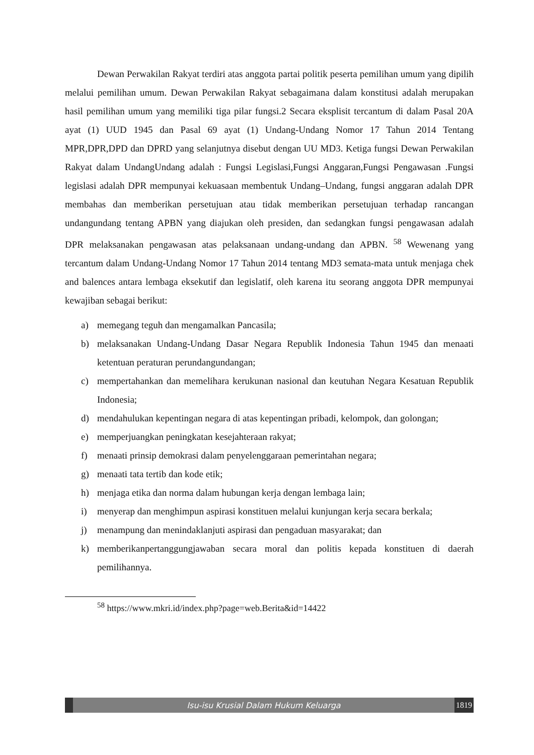Dewan Perwakilan Rakyat terdiri atas anggota partai politik peserta pemilihan umum yang dipilih melalui pemilihan umum. Dewan Perwakilan Rakyat sebagaimana dalam konstitusi adalah merupakan hasil pemilihan umum yang memiliki tiga pilar fungsi.2 Secara eksplisit tercantum di dalam Pasal 20A ayat (1) UUD 1945 dan Pasal 69 ayat (1) Undang-Undang Nomor 17 Tahun 2014 Tentang MPR,DPR,DPD dan DPRD yang selanjutnya disebut dengan UU MD3. Ketiga fungsi Dewan Perwakilan Rakyat dalam UndangUndang adalah : Fungsi Legislasi,Fungsi Anggaran,Fungsi Pengawasan .Fungsi legislasi adalah DPR mempunyai kekuasaan membentuk Undang–Undang, fungsi anggaran adalah DPR membahas dan memberikan persetujuan atau tidak memberikan persetujuan terhadap rancangan undangundang tentang APBN yang diajukan oleh presiden, dan sedangkan fungsi pengawasan adalah DPR melaksanakan pengawasan atas pelaksanaan undang-undang dan APBN. <sup>58</sup> Wewenang yang tercantum dalam Undang-Undang Nomor 17 Tahun 2014 tentang MD3 semata-mata untuk menjaga chek and balences antara lembaga eksekutif dan legislatif, oleh karena itu seorang anggota DPR mempunyai kewajiban sebagai berikut:
a) memegang teguh dan mengamalkan Pancasila;
b) melaksanakan Undang-Undang Dasar Negara Republik Indonesia Tahun 1945 dan menaati ketentuan peraturan perundangundangan;
c) mempertahankan dan memelihara kerukunan nasional dan keutuhan Negara Kesatuan Republik Indonesia;
d) mendahulukan kepentingan negara di atas kepentingan pribadi, kelompok, dan golongan;
e) memperjuangkan peningkatan kesejahteraan rakyat;
f) menaati prinsip demokrasi dalam penyelenggaraan pemerintahan negara;
g) menaati tata tertib dan kode etik;
h) menjaga etika dan norma dalam hubungan kerja dengan lembaga lain;
i) menyerap dan menghimpun aspirasi konstituen melalui kunjungan kerja secara berkala;
j) menampung dan menindaklanjuti aspirasi dan pengaduan masyarakat; dan
k) memberikanpertanggungjawaban secara moral dan politis kepada konstituen di daerah pemilihannya.
<sup>58</sup> https://www.mkri.id/index.php?page=web.Berita&id=14422
Isu-isu Krusial Dalam Hukum Keluarga
1819